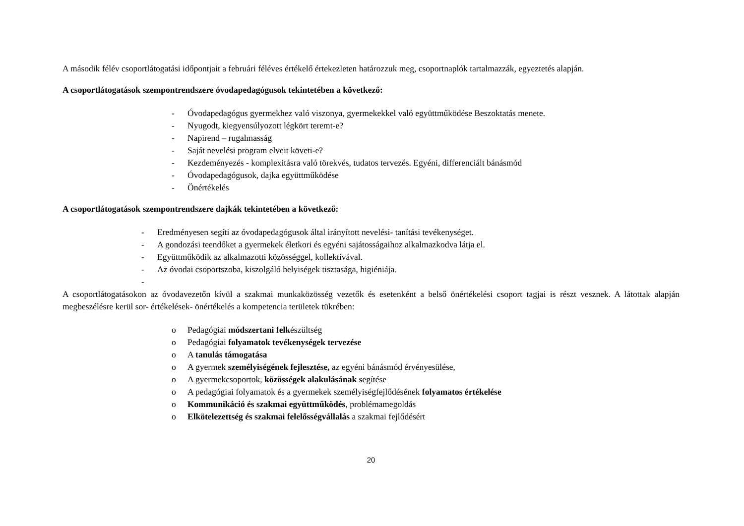A második félév csoportlátogatási időpontjait a februári féléves értékelő értekezleten határozzuk meg, csoportnaplók tartalmazzák, egyeztetés alapján.
A csoportlátogatások szempontrendszere óvodapedagógusok tekintetében a következő:
- Óvodapedagógus gyermekhez való viszonya, gyermekekkel való együttműködése Beszoktatás menete.
- Nyugodt, kiegyensúlyozott légkört teremt-e?
- Napirend – rugalmasság
- Saját nevelési program elveit követi-e?
- Kezdeményezés - komplexitásra való törekvés, tudatos tervezés. Egyéni, differenciált bánásmód
- Óvodapedagógusok, dajka együttműködése
- Önértékelés
A csoportlátogatások szempontrendszere dajkák tekintetében a következő:
- Eredményesen segíti az óvodapedagógusok által irányított nevelési- tanítási tevékenységet.
- A gondozási teendőket a gyermekek életkori és egyéni sajátosságaihoz alkalmazkodva látja el.
- Együttműködik az alkalmazotti közösséggel, kollektívával.
- Az óvodai csoportszoba, kiszolgáló helyiségek tisztasága, higiéniája.
-
A csoportlátogatásokon az óvodavezetőn kívül a szakmai munkaközösség vezetők és esetenként a belső önértékelési csoport tagjai is részt vesznek. A látottak alapján megbeszélésre kerül sor- értékelések- önértékelés a kompetencia területek tükrében:
o Pedagógiai módszertani felkészültség
o Pedagógiai folyamatok tevékenységek tervezése
o A tanulás támogatása
o A gyermek személyiségének fejlesztése, az egyéni bánásmód érvényesülése,
o A gyermekcsoportok, közösségek alakulásának segítése
o A pedagógiai folyamatok és a gyermekek személyiségfejlődésének folyamatos értékelése
o Kommunikáció és szakmai együttműködés, problémamegoldás
o Elkötelezettség és szakmai felelősségvállalás a szakmai fejlődésért
20